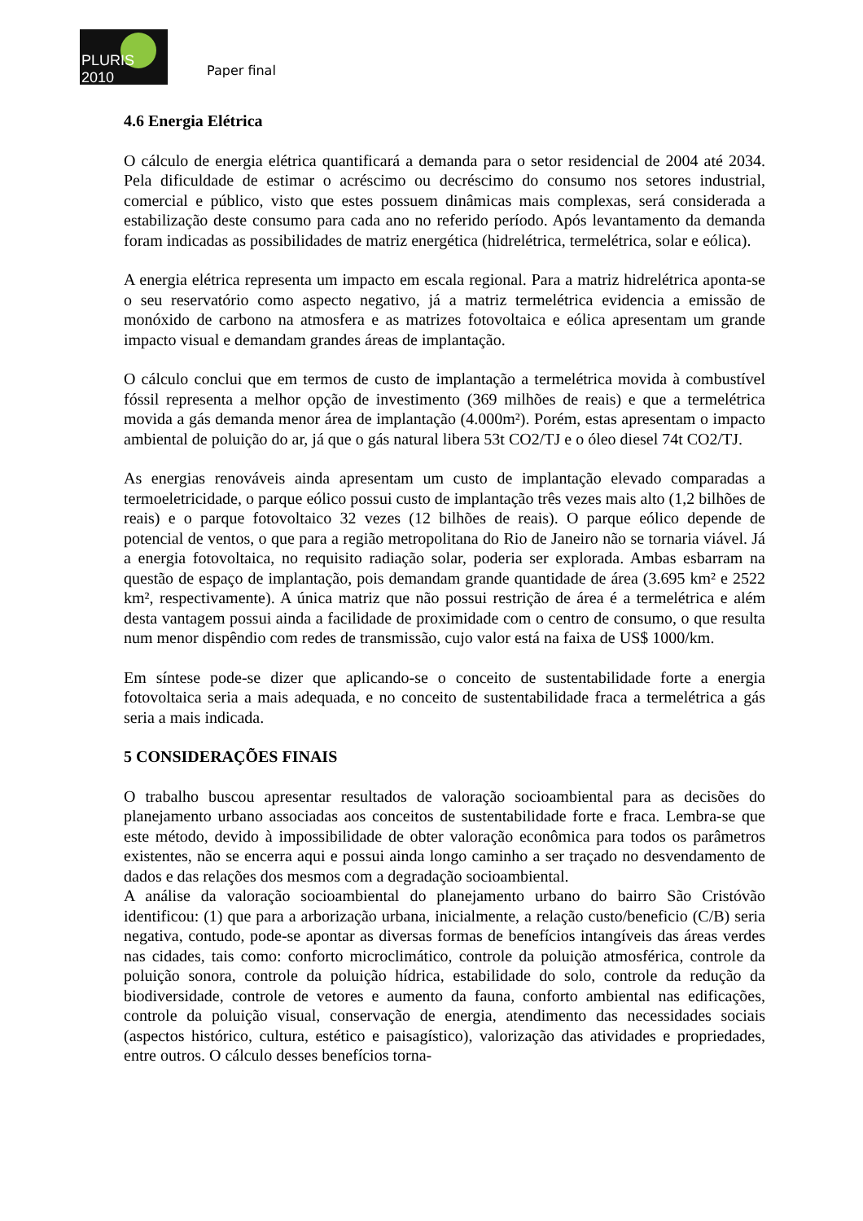PLURIS 2010
Paper final
4.6 Energia Elétrica
O cálculo de energia elétrica quantificará a demanda para o setor residencial de 2004 até 2034. Pela dificuldade de estimar o acréscimo ou decréscimo do consumo nos setores industrial, comercial e público, visto que estes possuem dinâmicas mais complexas, será considerada a estabilização deste consumo para cada ano no referido período. Após levantamento da demanda foram indicadas as possibilidades de matriz energética (hidrelétrica, termelétrica, solar e eólica).
A energia elétrica representa um impacto em escala regional. Para a matriz hidrelétrica aponta-se o seu reservatório como aspecto negativo, já a matriz termelétrica evidencia a emissão de monóxido de carbono na atmosfera e as matrizes fotovoltaica e eólica apresentam um grande impacto visual e demandam grandes áreas de implantação.
O cálculo conclui que em termos de custo de implantação a termelétrica movida à combustível fóssil representa a melhor opção de investimento (369 milhões de reais) e que a termelétrica movida a gás demanda menor área de implantação (4.000m²). Porém, estas apresentam o impacto ambiental de poluição do ar, já que o gás natural libera 53t CO2/TJ e o óleo diesel 74t CO2/TJ.
As energias renováveis ainda apresentam um custo de implantação elevado comparadas a termoeletricidade, o parque eólico possui custo de implantação três vezes mais alto (1,2 bilhões de reais) e o parque fotovoltaico 32 vezes (12 bilhões de reais). O parque eólico depende de potencial de ventos, o que para a região metropolitana do Rio de Janeiro não se tornaria viável. Já a energia fotovoltaica, no requisito radiação solar, poderia ser explorada. Ambas esbarram na questão de espaço de implantação, pois demandam grande quantidade de área (3.695 km² e 2522 km², respectivamente). A única matriz que não possui restrição de área é a termelétrica e além desta vantagem possui ainda a facilidade de proximidade com o centro de consumo, o que resulta num menor dispêndio com redes de transmissão, cujo valor está na faixa de US$ 1000/km.
Em síntese pode-se dizer que aplicando-se o conceito de sustentabilidade forte a energia fotovoltaica seria a mais adequada, e no conceito de sustentabilidade fraca a termelétrica a gás seria a mais indicada.
5 CONSIDERAÇÕES FINAIS
O trabalho buscou apresentar resultados de valoração socioambiental para as decisões do planejamento urbano associadas aos conceitos de sustentabilidade forte e fraca. Lembra-se que este método, devido à impossibilidade de obter valoração econômica para todos os parâmetros existentes, não se encerra aqui e possui ainda longo caminho a ser traçado no desvendamento de dados e das relações dos mesmos com a degradação socioambiental.
A análise da valoração socioambiental do planejamento urbano do bairro São Cristóvão identificou: (1) que para a arborização urbana, inicialmente, a relação custo/beneficio (C/B) seria negativa, contudo, pode-se apontar as diversas formas de benefícios intangíveis das áreas verdes nas cidades, tais como: conforto microclimático, controle da poluição atmosférica, controle da poluição sonora, controle da poluição hídrica, estabilidade do solo, controle da redução da biodiversidade, controle de vetores e aumento da fauna, conforto ambiental nas edificações, controle da poluição visual, conservação de energia, atendimento das necessidades sociais (aspectos histórico, cultura, estético e paisagístico), valorização das atividades e propriedades, entre outros. O cálculo desses benefícios torna-